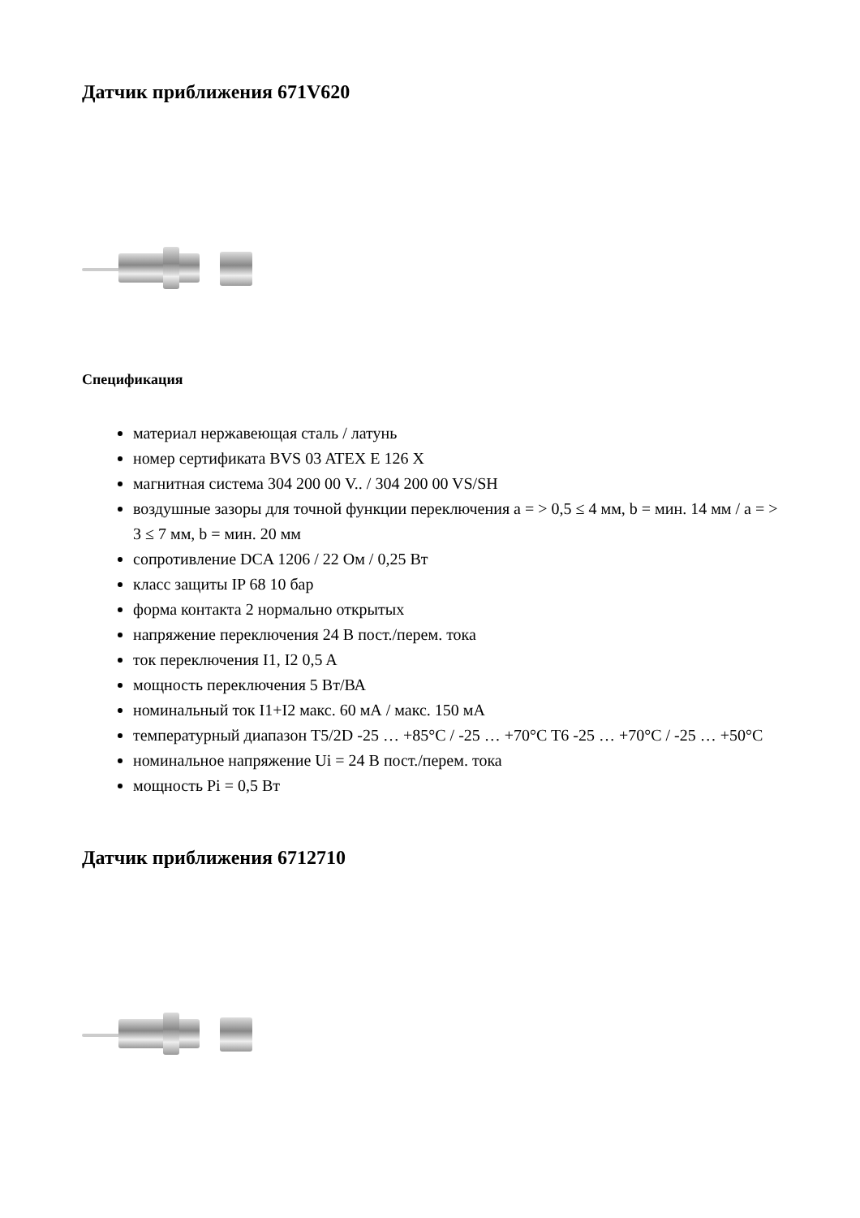Датчик приближения 671V620
Спецификация
материал нержавеющая сталь / латунь
номер сертификата BVS 03 ATEX E 126 X
магнитная система 304 200 00 V.. / 304 200 00 VS/SH
воздушные зазоры для точной функции переключения a = > 0,5 ≤ 4 мм, b = мин. 14 мм / a = > 3 ≤ 7 мм, b = мин. 20 мм
сопротивление DCA 1206 / 22 Ом / 0,25 Вт
класс защиты IP 68 10 бар
форма контакта 2 нормально открытых
напряжение переключения 24 В пост./перем. тока
ток переключения I1, I2 0,5 A
мощность переключения 5 Вт/ВА
номинальный ток I1+I2 макс. 60 мА / макс. 150 мА
температурный диапазон T5/2D -25 … +85°C / -25 … +70°C T6 -25 … +70°C / -25 … +50°C
номинальное напряжение Ui = 24 В пост./перем. тока
мощность Pi = 0,5 Вт
Датчик приближения 6712710